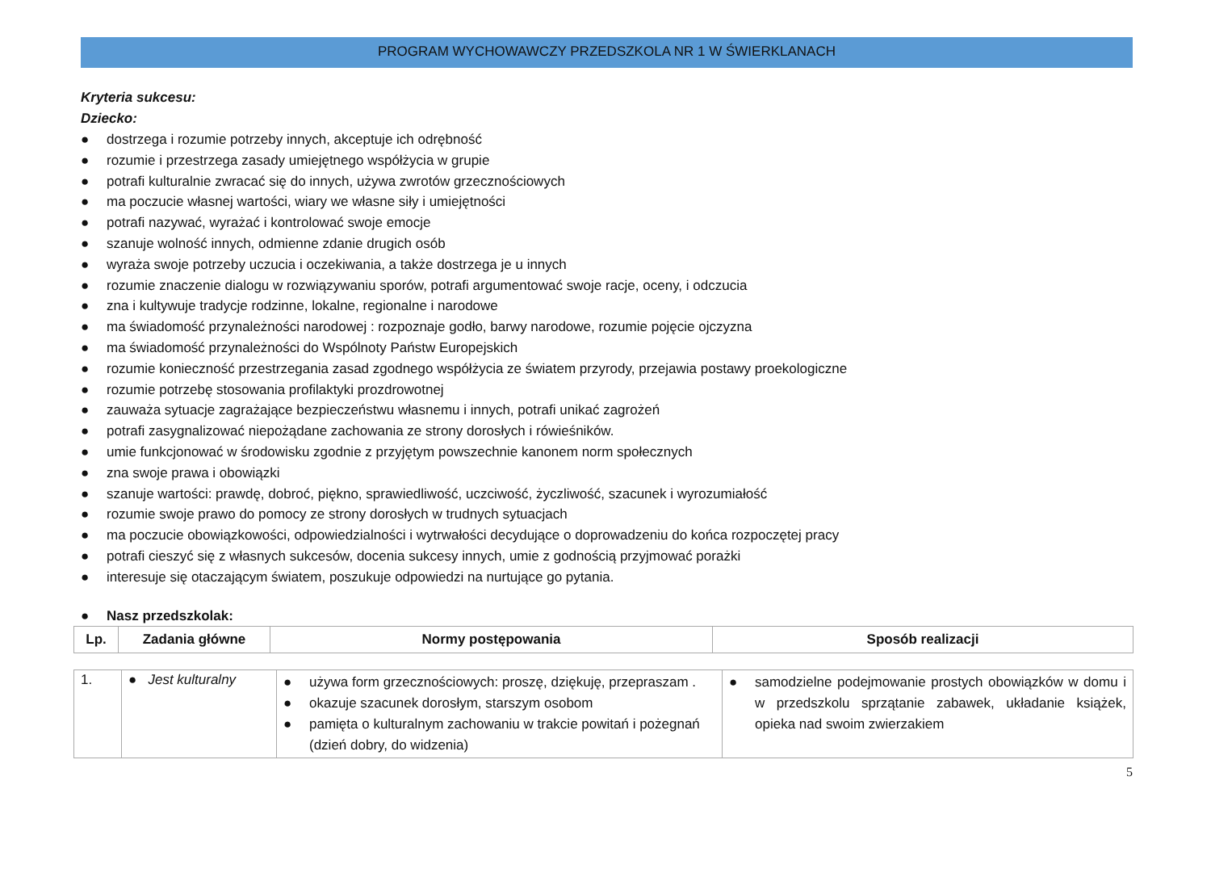PROGRAM WYCHOWAWCZY PRZEDSZKOLA NR 1 W ŚWIERKLANACH
Kryteria sukcesu:
Dziecko:
● dostrzega i rozumie potrzeby innych, akceptuje ich odrębność
● rozumie i przestrzega zasady umiejętnego współżycia w grupie
● potrafi kulturalnie zwracać się do innych, używa zwrotów grzecznościowych
● ma poczucie własnej wartości, wiary we własne siły i umiejętności
● potrafi nazywać, wyrażać i kontrolować swoje emocje
● szanuje wolność innych, odmienne zdanie drugich osób
● wyraża swoje potrzeby uczucia i oczekiwania, a także dostrzega je u innych
● rozumie znaczenie dialogu w rozwiązywaniu sporów, potrafi argumentować swoje racje, oceny, i odczucia
● zna i kultywuje tradycje rodzinne, lokalne, regionalne i narodowe
● ma świadomość przynależności narodowej : rozpoznaje godło, barwy narodowe, rozumie pojęcie ojczyzna
● ma świadomość przynależności do Wspólnoty Państw Europejskich
● rozumie konieczność przestrzegania zasad zgodnego współżycia ze światem przyrody, przejawia postawy proekologiczne
● rozumie potrzebę stosowania profilaktyki prozdrowotnej
● zauważa sytuacje zagrażające bezpieczeństwu własnemu i innych, potrafi unikać zagrożeń
● potrafi zasygnalizować niepożądane zachowania ze strony dorosłych i rówieśników.
● umie funkcjonować w środowisku zgodnie z przyjętym powszechnie kanonem norm społecznych
● zna swoje prawa i obowiązki
● szanuje wartości: prawdę, dobroć, piękno, sprawiedliwość, uczciwość, życzliwość, szacunek i wyrozumiałość
● rozumie swoje prawo do pomocy ze strony dorosłych w trudnych sytuacjach
● ma poczucie obowiązkowości, odpowiedzialności i wytrwałości decydujące o doprowadzeniu do końca rozpoczętej pracy
● potrafi cieszyć się z własnych sukcesów, docenia sukcesy innych, umie z godnością przyjmować porażki
● interesuje się otaczającym światem, poszukuje odpowiedzi na nurtujące go pytania.
● Nasz przedszkolak:
| Lp. | Zadania główne | Normy postępowania | Sposób realizacji |
| --- | --- | --- | --- |
| 1. | ● Jest kulturalny | ● używa form grzecznościowych: proszę, dziękuję, przepraszam . ● okazuje szacunek dorosłym, starszym osobom ● pamięta o kulturalnym zachowaniu w trakcie powitań i pożegnań (dzień dobry, do widzenia) | ● samodzielne podejmowanie prostych obowiązków w domu i w przedszkolu sprzątanie zabawek, układanie książek, opieka nad swoim zwierzakiem |
5